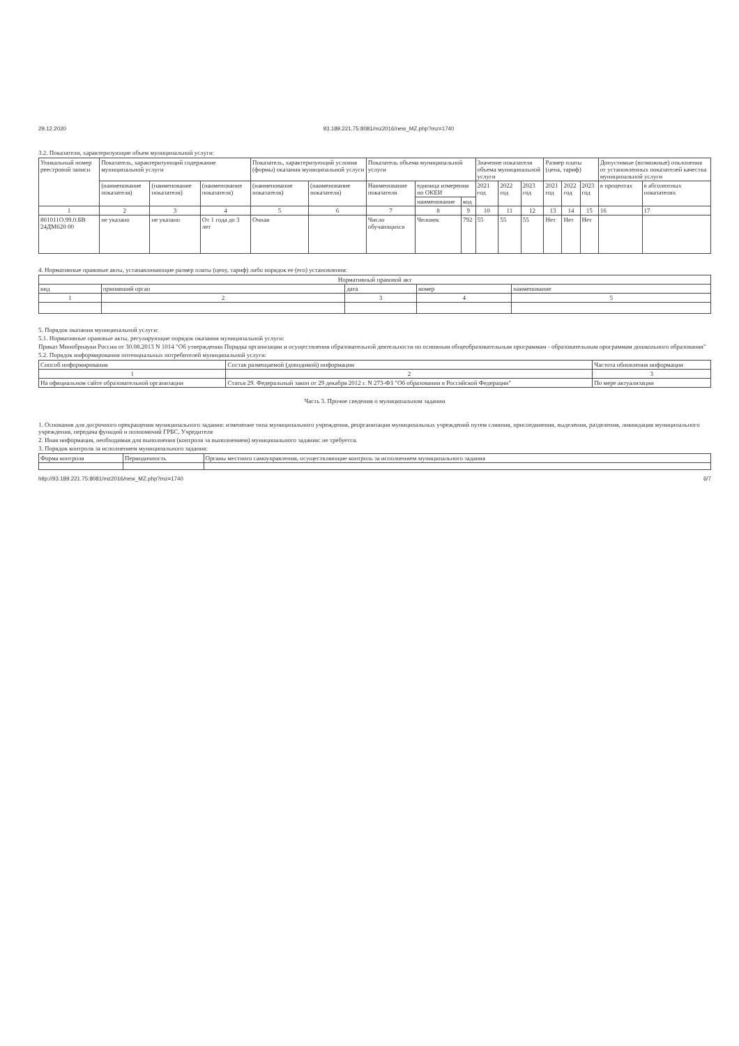29.12.2020 93.189.221.75:8081/mz2016/new_MZ.php?mz=1740
3.2. Показатели, характеризующие объем муниципальной услуги:
| Уникальный номер реестровой записи | Показатель, характеризующий содержание муниципальной услуги | | | Показатель, характеризующий условия (формы) оказания муниципальной услуги | | Показатель объема муниципальной услуги | | | Значение показателя объема муниципальной услуги | | | Размер платы (цена, тариф) | | | Допустимые (возможные) отклонения от установленных показателей качества муниципальной услуги | |
| --- | --- | --- | --- | --- | --- | --- | --- | --- | --- | --- | --- | --- | --- | --- | --- | --- |
| | (наименование показателя) | (наименование показателя) | (наименование показателя) | (наименование показателя) | (наименование показателя) | Наименование показателя | единица измерения по ОКЕИ | | 2021 год | 2022 год | 2023 год | 2021 год | 2022 год | 2023 год | в процентах | в абсолютных показателях |
| | | | | | | | наименование | код | | | | | | | | |
| 1 | 2 | 3 | 4 | 5 | 6 | 7 | 8 | 9 | 10 | 11 | 12 | 13 | 14 | 15 | 16 | 17 |
| 801011О.99.0.БВ 24ДМ620 00 | не указано | не указано | От 1 года до 3 лет | Очная | | Число обучающихся | Человек | 792 | 55 | 55 | 55 | Нет | Нет | Нет | | |
4. Нормативные правовые акты, устанавливающие размер платы (цену, тариф) либо порядок ее (его) установления:
| Нормативный правовой акт | | | | |
| --- | --- | --- | --- | --- |
| вид | принявший орган | дата | номер | наименование |
| 1 | 2 | 3 | 4 | 5 |
5. Порядок оказания муниципальной услуги:
5.1. Нормативные правовые акты, регулирующие порядок оказания муниципальной услуги:
Приказ Минобрнауки России от 30.08.2013 N 1014 "Об утверждении Порядка организации и осуществления образовательной деятельности по основным общеобразовательным программам - образовательным программам дошкольного образования"
5.2. Порядок информирования потенциальных потребителей муниципальной услуги:
| Способ информирования | Состав размещаемой (доводимой) информации | Частота обновления информации |
| --- | --- | --- |
| 1 | 2 | 3 |
| На официальном сайте образовательной организации | Статья 29. Федеральный закон от 29 декабря 2012 г. N 273-ФЗ "Об образовании в Российской Федерации" | По мере актуализации |
Часть 3. Прочие сведения о муниципальном задании
1. Основания для досрочного прекращения муниципального задания: изменение типа муниципального учреждения, реорганизация муниципальных учреждений путем слияния, присоединения, выделения, разделения, ликвидация муниципального учреждения, передача функций и полномочий ГРБС, Учредителя
2. Иная информация, необходимая для выполнения (контроля за выполнением) муниципального задания: не требуется.
3. Порядок контроля за исполнением муниципального задания:
| Форма контроля | Периодичность | Органы местного самоуправления, осуществляющие контроль за исполнением муниципального задания |
| --- | --- | --- |
http://93.189.221.75:8081/mz2016/new_MZ.php?mz=1740 6/7